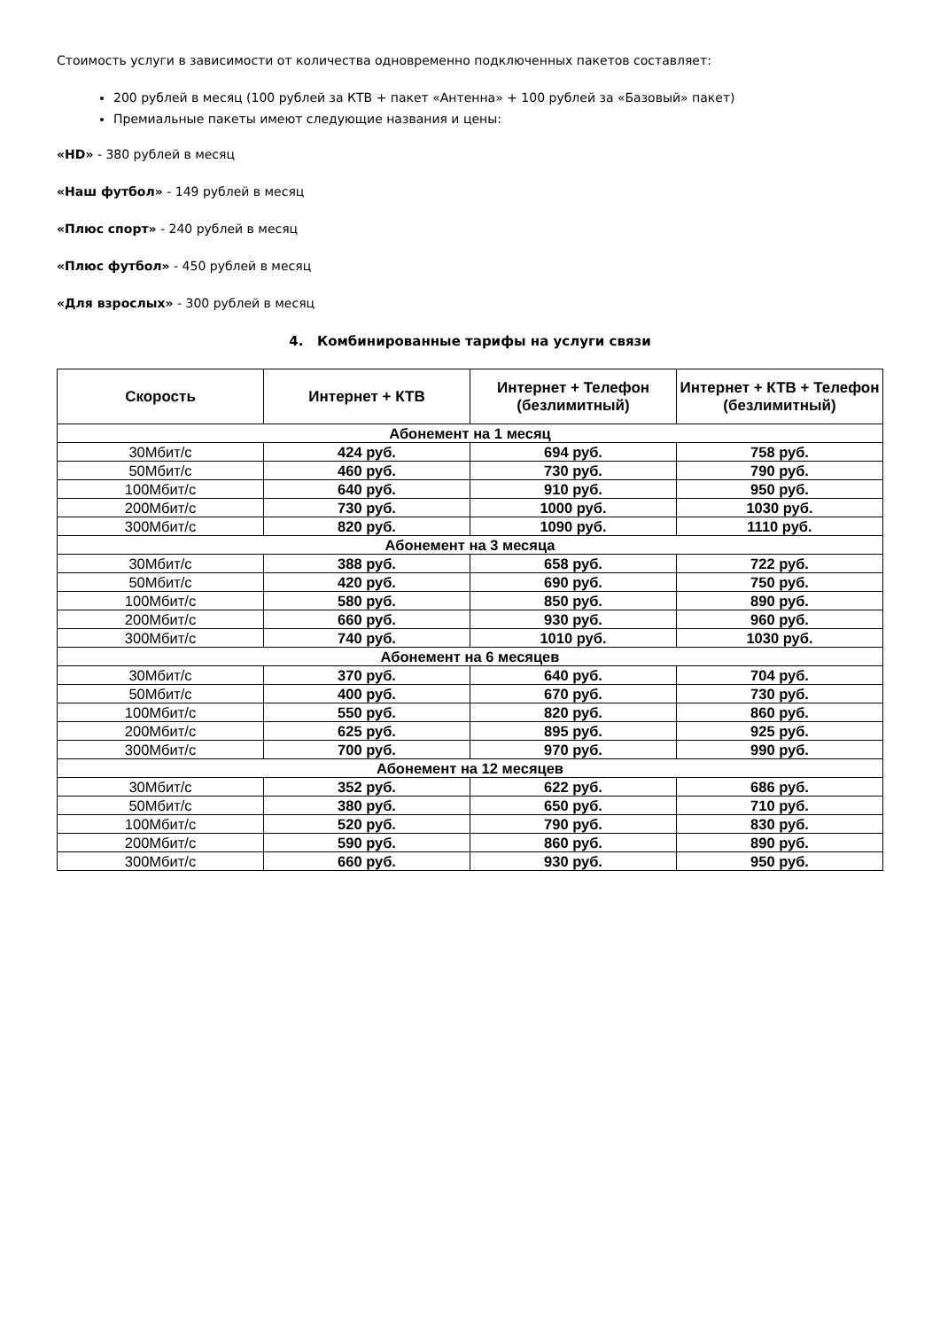Стоимость услуги в зависимости от количества одновременно подключенных пакетов составляет:
200 рублей в месяц (100 рублей за КТВ + пакет «Антенна» + 100 рублей за «Базовый» пакет)
Премиальные пакеты имеют следующие названия и цены:
«HD» - 380 рублей в месяц
«Наш футбол» - 149 рублей в месяц
«Плюс спорт» - 240 рублей в месяц
«Плюс футбол» - 450 рублей в месяц
«Для взрослых» - 300 рублей в месяц
4. Комбинированные тарифы на услуги связи
| Скорость | Интернет + КТВ | Интернет + Телефон (безлимитный) | Интернет + КТВ + Телефон (безлимитный) |
| --- | --- | --- | --- |
| Абонемент на 1 месяц | | | |
| 30Мбит/с | 424 руб. | 694 руб. | 758 руб. |
| 50Мбит/с | 460 руб. | 730 руб. | 790 руб. |
| 100Мбит/с | 640 руб. | 910 руб. | 950 руб. |
| 200Мбит/с | 730 руб. | 1000 руб. | 1030 руб. |
| 300Мбит/с | 820 руб. | 1090 руб. | 1110 руб. |
| Абонемент на 3 месяца | | | |
| 30Мбит/с | 388 руб. | 658 руб. | 722 руб. |
| 50Мбит/с | 420 руб. | 690 руб. | 750 руб. |
| 100Мбит/с | 580 руб. | 850 руб. | 890 руб. |
| 200Мбит/с | 660 руб. | 930 руб. | 960 руб. |
| 300Мбит/с | 740 руб. | 1010 руб. | 1030 руб. |
| Абонемент на 6 месяцев | | | |
| 30Мбит/с | 370 руб. | 640 руб. | 704 руб. |
| 50Мбит/с | 400 руб. | 670 руб. | 730 руб. |
| 100Мбит/с | 550 руб. | 820 руб. | 860 руб. |
| 200Мбит/с | 625 руб. | 895 руб. | 925 руб. |
| 300Мбит/с | 700 руб. | 970 руб. | 990 руб. |
| Абонемент на 12 месяцев | | | |
| 30Мбит/с | 352 руб. | 622 руб. | 686 руб. |
| 50Мбит/с | 380 руб. | 650 руб. | 710 руб. |
| 100Мбит/с | 520 руб. | 790 руб. | 830 руб. |
| 200Мбит/с | 590 руб. | 860 руб. | 890 руб. |
| 300Мбит/с | 660 руб. | 930 руб. | 950 руб. |